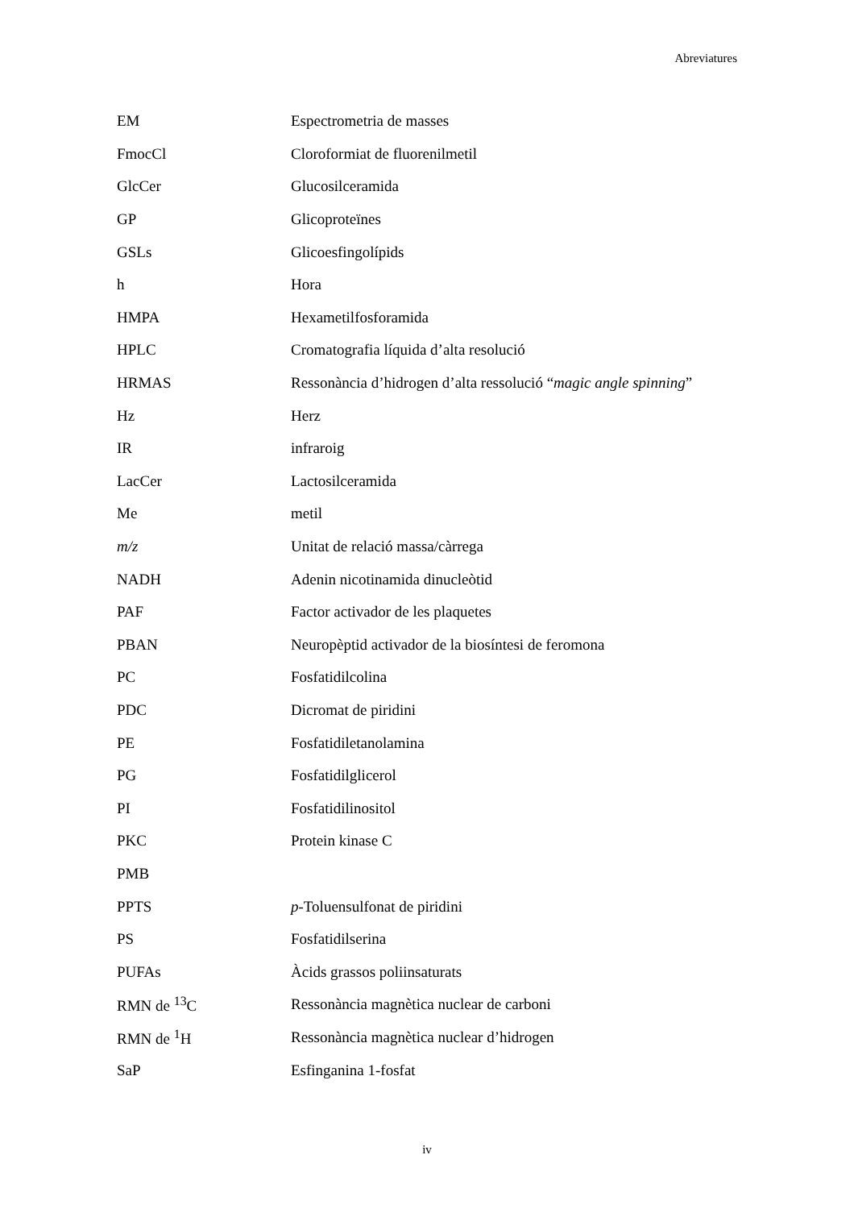Abreviatures
| EM | Espectrometria de masses |
| FmocCl | Cloroformiat de fluorenilmetil |
| GlcCer | Glucosilceramida |
| GP | Glicoproteïnes |
| GSLs | Glicoesfingolípids |
| h | Hora |
| HMPA | Hexametilfosforamida |
| HPLC | Cromatografia líquida d’alta resolució |
| HRMAS | Ressonància d’hidrogen d’alta ressolució “ magic angle spinning ” |
| Hz | Herz |
| IR | infraroig |
| LacCer | Lactosilceramida |
| Me | metil |
| m/z | Unitat de relació massa/càrrega |
| NADH | Adenin nicotinamida dinucleòtid |
| PAF | Factor activador de les plaquetes |
| PBAN | Neuropèptid activador de la biosíntesi de feromona |
| PC | Fosfatidilcolina |
| PDC | Dicromat de piridini |
| PE | Fosfatidiletanolamina |
| PG | Fosfatidilglicerol |
| PI | Fosfatidilinositol |
| PKC | Protein kinase C |
| PMB | |
| PPTS | p -Toluensulfonat de piridini |
| PS | Fosfatidilserina |
| PUFAs | Àcids grassos poliinsaturats |
| RMN de <sup>13</sup>C | Ressonància magnètica nuclear de carboni |
| RMN de <sup>1</sup>H | Ressonància magnètica nuclear d’hidrogen |
| SaP | Esfinganina 1-fosfat |
iv